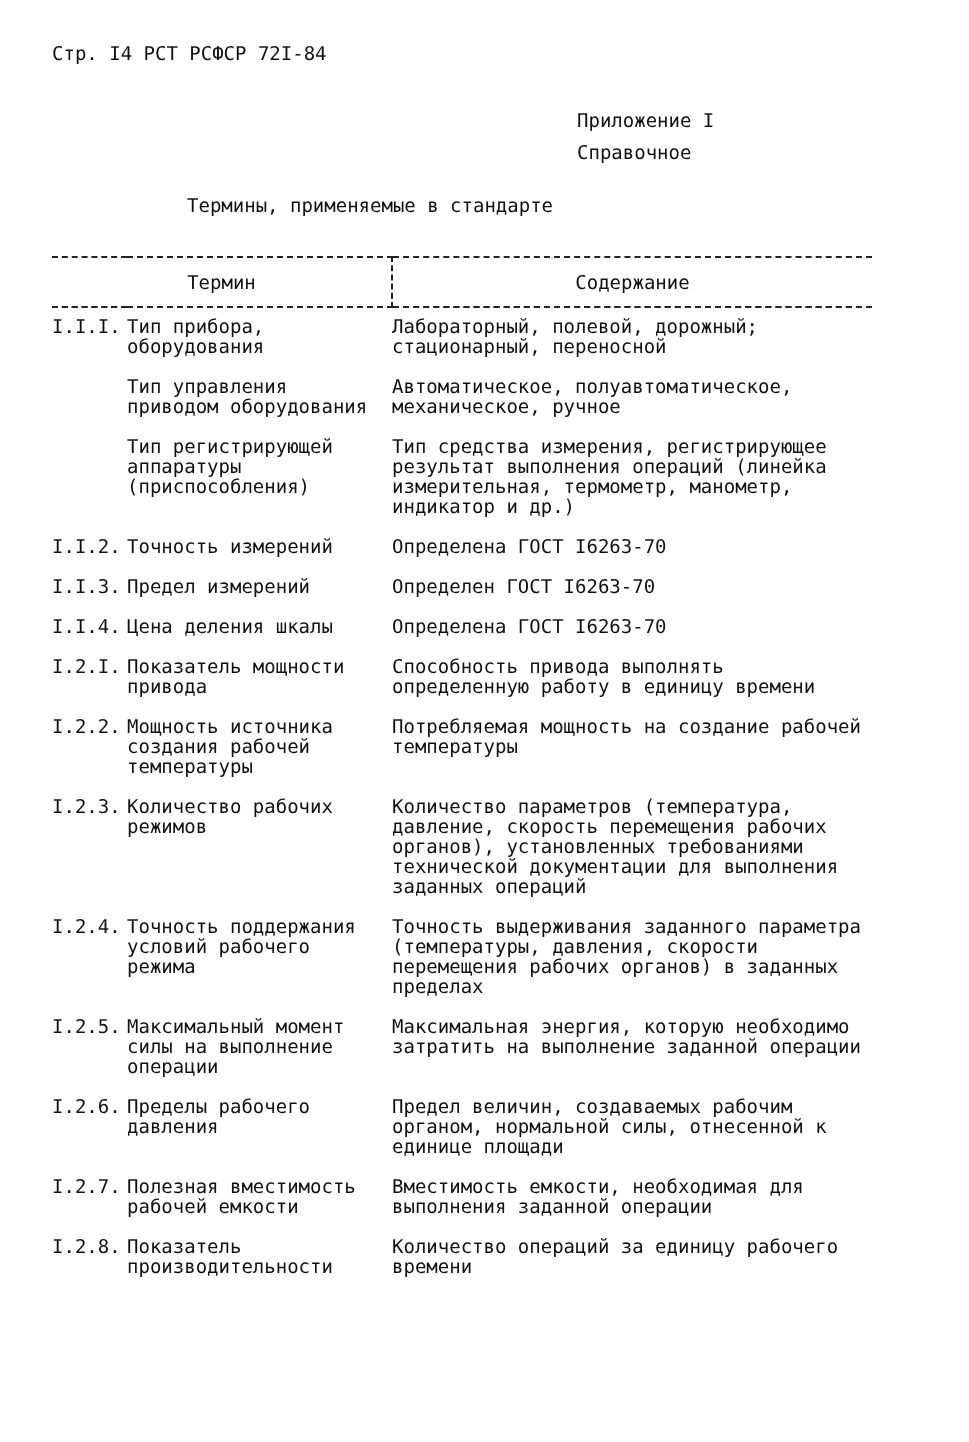Стр. I4 РСТ РСФСР 72I-84
Приложение I
Справочное
Термины, применяемые в стандарте
| Термин | | Содержание |
| --- | --- | --- |
| I.I.I. | Тип прибора, оборудования | Лабораторный, полевой, дорожный; стационарный, переносной |
| | Тип управления приводом оборудования | Автоматическое, полуавтоматическое, механическое, ручное |
| | Тип регистрирующей аппаратуры (приспособления) | Тип средства измерения, регистрирующее результат выполнения операций (линейка измерительная, термометр, манометр, индикатор и др.) |
| I.I.2. | Точность измерений | Определена ГОСТ I6263-70 |
| I.I.3. | Предел измерений | Определен ГОСТ I6263-70 |
| I.I.4. | Цена деления шкалы | Определена ГОСТ I6263-70 |
| I.2.I. | Показатель мощности привода | Способность привода выполнять определенную работу в единицу времени |
| I.2.2. | Мощность источника создания рабочей температуры | Потребляемая мощность на создание рабочей температуры |
| I.2.3. | Количество рабочих режимов | Количество параметров (температура, давление, скорость перемещения рабочих органов), установленных требованиями технической документации для выполнения заданных операций |
| I.2.4. | Точность поддержания условий рабочего режима | Точность выдерживания заданного параметра (температуры, давления, скорости перемещения рабочих органов) в заданных пределах |
| I.2.5. | Максимальный момент силы на выполнение операции | Максимальная энергия, которую необходимо затратить на выполнение заданной операции |
| I.2.6. | Пределы рабочего давления | Предел величин, создаваемых рабочим органом, нормальной силы, отнесенной к единице площади |
| I.2.7. | Полезная вместимость рабочей емкости | Вместимость емкости, необходимая для выполнения заданной операции |
| I.2.8. | Показатель производительности | Количество операций за единицу рабочего времени |